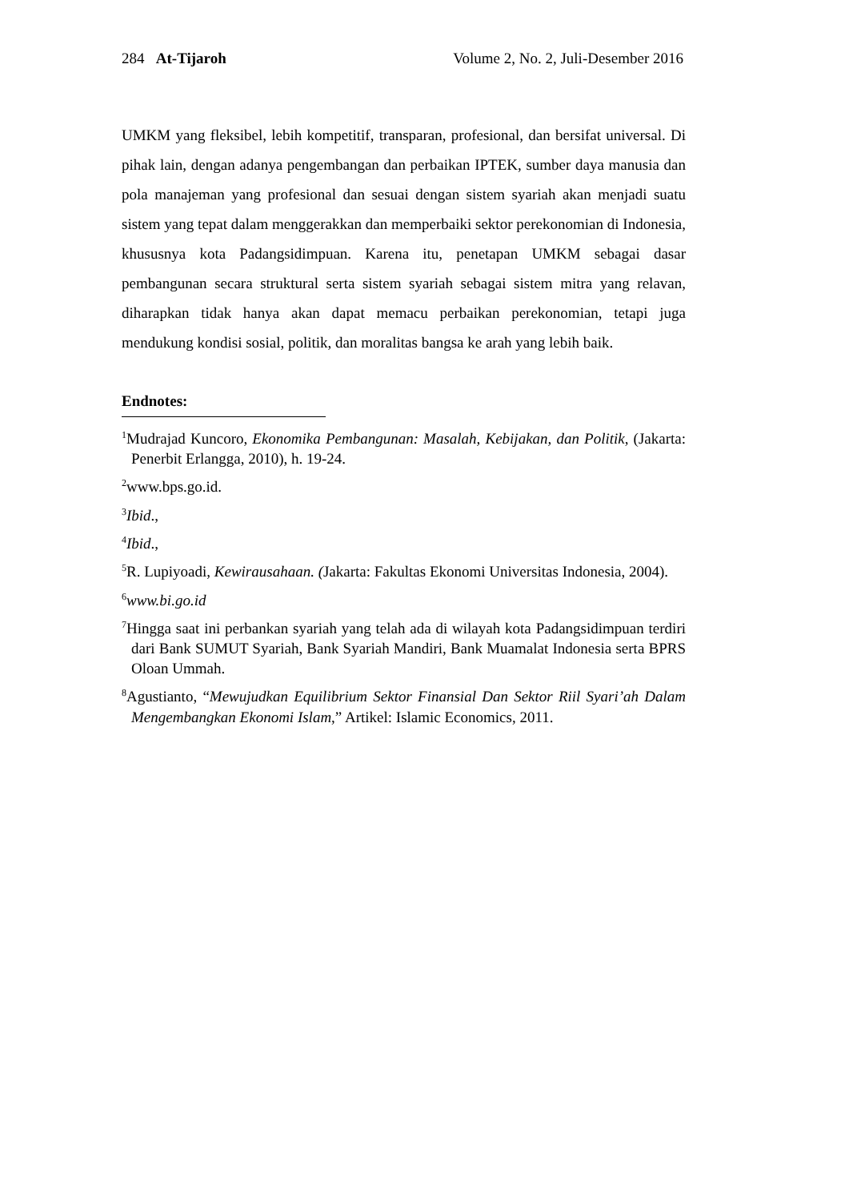284 At-Tijaroh Volume 2, No. 2, Juli-Desember 2016
UMKM yang fleksibel, lebih kompetitif, transparan, profesional, dan bersifat universal. Di pihak lain, dengan adanya pengembangan dan perbaikan IPTEK, sumber daya manusia dan pola manajeman yang profesional dan sesuai dengan sistem syariah akan menjadi suatu sistem yang tepat dalam menggerakkan dan memperbaiki sektor perekonomian di Indonesia, khususnya kota Padangsidimpuan. Karena itu, penetapan UMKM sebagai dasar pembangunan secara struktural serta sistem syariah sebagai sistem mitra yang relavan, diharapkan tidak hanya akan dapat memacu perbaikan perekonomian, tetapi juga mendukung kondisi sosial, politik, dan moralitas bangsa ke arah yang lebih baik.
Endnotes:
<sup>1</sup> Mudrajad Kuncoro, Ekonomika Pembangunan: Masalah, Kebijakan, dan Politik, (Jakarta: Penerbit Erlangga, 2010), h. 19-24.
<sup>2</sup> www.bps.go.id.
<sup>3</sup> Ibid.,
<sup>4</sup> Ibid.,
<sup>5</sup> R. Lupiyoadi, Kewirausahaan. (Jakarta: Fakultas Ekonomi Universitas Indonesia, 2004).
<sup>6</sup> www.bi.go.id
<sup>7</sup> Hingga saat ini perbankan syariah yang telah ada di wilayah kota Padangsidimpuan terdiri dari Bank SUMUT Syariah, Bank Syariah Mandiri, Bank Muamalat Indonesia serta BPRS Oloan Ummah.
<sup>8</sup> Agustianto, “Mewujudkan Equilibrium Sektor Finansial Dan Sektor Riil Syari’ah Dalam Mengembangkan Ekonomi Islam,” Artikel: Islamic Economics, 2011.